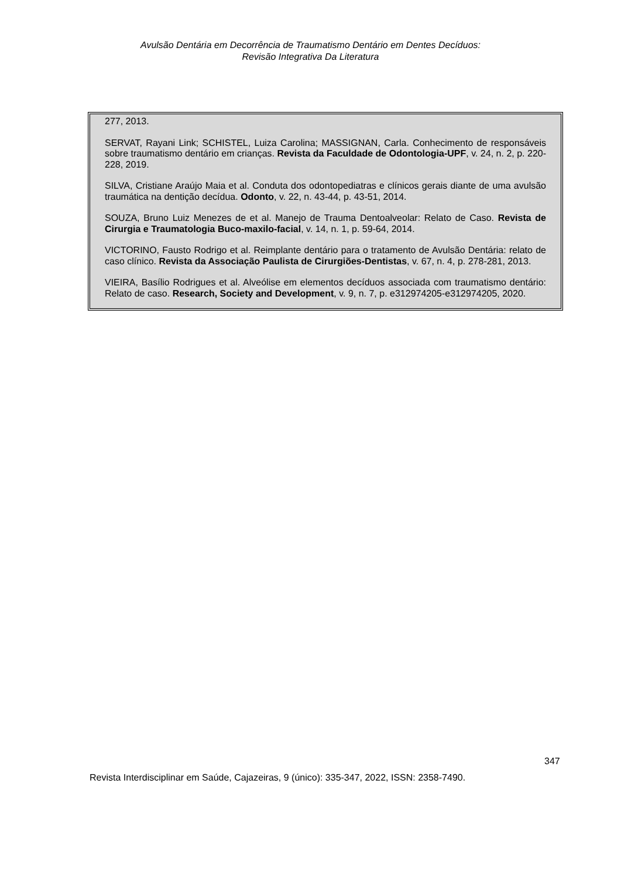Avulsão Dentária em Decorrência de Traumatismo Dentário em Dentes Decíduos:
Revisão Integrativa Da Literatura
277, 2013.
SERVAT, Rayani Link; SCHISTEL, Luiza Carolina; MASSIGNAN, Carla. Conhecimento de responsáveis sobre traumatismo dentário em crianças. Revista da Faculdade de Odontologia-UPF, v. 24, n. 2, p. 220-228, 2019.
SILVA, Cristiane Araújo Maia et al. Conduta dos odontopediatras e clínicos gerais diante de uma avulsão traumática na dentição decídua. Odonto, v. 22, n. 43-44, p. 43-51, 2014.
SOUZA, Bruno Luiz Menezes de et al. Manejo de Trauma Dentoalveolar: Relato de Caso. Revista de Cirurgia e Traumatologia Buco-maxilo-facial, v. 14, n. 1, p. 59-64, 2014.
VICTORINO, Fausto Rodrigo et al. Reimplante dentário para o tratamento de Avulsão Dentária: relato de caso clínico. Revista da Associação Paulista de Cirurgiões-Dentistas, v. 67, n. 4, p. 278-281, 2013.
VIEIRA, Basílio Rodrigues et al. Alveólise em elementos decíduos associada com traumatismo dentário: Relato de caso. Research, Society and Development, v. 9, n. 7, p. e312974205-e312974205, 2020.
347
Revista Interdisciplinar em Saúde, Cajazeiras, 9 (único): 335-347, 2022, ISSN: 2358-7490.